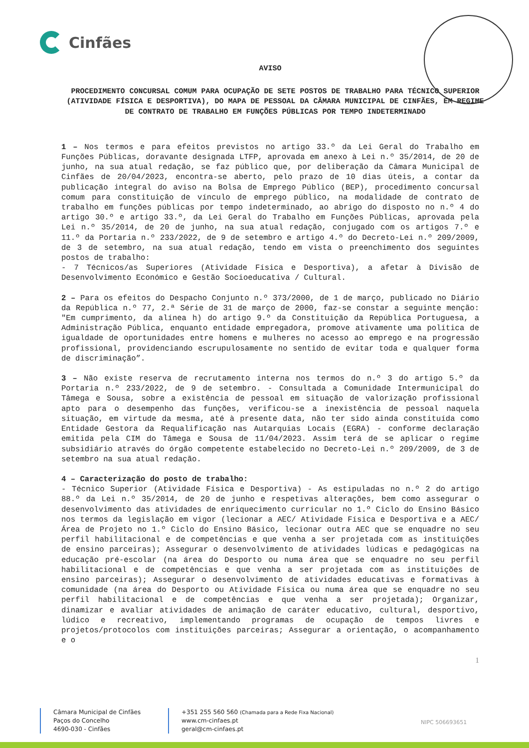Cinfães
AVISO
PROCEDIMENTO CONCURSAL COMUM PARA OCUPAÇÃO DE SETE POSTOS DE TRABALHO PARA TÉCNICO SUPERIOR (ATIVIDADE FÍSICA E DESPORTIVA), DO MAPA DE PESSOAL DA CÂMARA MUNICIPAL DE CINFÃES, EM REGIME DE CONTRATO DE TRABALHO EM FUNÇÕES PÚBLICAS POR TEMPO INDETERMINADO
1 – Nos termos e para efeitos previstos no artigo 33.º da Lei Geral do Trabalho em Funções Públicas, doravante designada LTFP, aprovada em anexo à Lei n.º 35/2014, de 20 de junho, na sua atual redação, se faz público que, por deliberação da Câmara Municipal de Cinfães de 20/04/2023, encontra-se aberto, pelo prazo de 10 dias úteis, a contar da publicação integral do aviso na Bolsa de Emprego Público (BEP), procedimento concursal comum para constituição de vínculo de emprego público, na modalidade de contrato de trabalho em funções públicas por tempo indeterminado, ao abrigo do disposto no n.º 4 do artigo 30.º e artigo 33.º, da Lei Geral do Trabalho em Funções Públicas, aprovada pela Lei n.º 35/2014, de 20 de junho, na sua atual redação, conjugado com os artigos 7.º e 11.º da Portaria n.º 233/2022, de 9 de setembro e artigo 4.º do Decreto-Lei n.º 209/2009, de 3 de setembro, na sua atual redação, tendo em vista o preenchimento dos seguintes postos de trabalho:
- 7 Técnicos/as Superiores (Atividade Física e Desportiva), a afetar à Divisão de Desenvolvimento Económico e Gestão Socioeducativa / Cultural.
2 – Para os efeitos do Despacho Conjunto n.º 373/2000, de 1 de março, publicado no Diário da República n.º 77, 2.ª Série de 31 de março de 2000, faz-se constar a seguinte menção: "Em cumprimento, da alínea h) do artigo 9.º da Constituição da República Portuguesa, a Administração Pública, enquanto entidade empregadora, promove ativamente uma política de igualdade de oportunidades entre homens e mulheres no acesso ao emprego e na progressão profissional, providenciando escrupulosamente no sentido de evitar toda e qualquer forma de discriminação”.
3 – Não existe reserva de recrutamento interna nos termos do n.º 3 do artigo 5.º da Portaria n.º 233/2022, de 9 de setembro. - Consultada a Comunidade Intermunicipal do Tâmega e Sousa, sobre a existência de pessoal em situação de valorização profissional apto para o desempenho das funções, verificou-se a inexistência de pessoal naquela situação, em virtude da mesma, até à presente data, não ter sido ainda constituída como Entidade Gestora da Requalificação nas Autarquias Locais (EGRA) - conforme declaração emitida pela CIM do Tâmega e Sousa de 11/04/2023. Assim terá de se aplicar o regime subsidiário através do órgão competente estabelecido no Decreto-Lei n.º 209/2009, de 3 de setembro na sua atual redação.
4 – Caracterização do posto de trabalho:
- Técnico Superior (Atividade Física e Desportiva) - As estipuladas no n.º 2 do artigo 88.º da Lei n.º 35/2014, de 20 de junho e respetivas alterações, bem como assegurar o desenvolvimento das atividades de enriquecimento curricular no 1.º Ciclo do Ensino Básico nos termos da legislação em vigor (lecionar a AEC/ Atividade Física e Desportiva e a AEC/Área de Projeto no 1.º Ciclo do Ensino Básico, lecionar outra AEC que se enquadre no seu perfil habilitacional e de competências e que venha a ser projetada com as instituições de ensino parceiras); Assegurar o desenvolvimento de atividades lúdicas e pedagógicas na educação pré-escolar (na área do Desporto ou numa área que se enquadre no seu perfil habilitacional e de competências e que venha a ser projetada com as instituições de ensino parceiras); Assegurar o desenvolvimento de atividades educativas e formativas à comunidade (na área do Desporto ou Atividade Física ou numa área que se enquadre no seu perfil habilitacional e de competências e que venha a ser projetada); Organizar, dinamizar e avaliar atividades de animação de caráter educativo, cultural, desportivo, lúdico e recreativo, implementando programas de ocupação de tempos livres e projetos/protocolos com instituições parceiras; Assegurar a orientação, o acompanhamento e o
1
Câmara Municipal de Cinfães
Paços do Concelho
4690-030 - Cinfães
+351 255 560 560 (Chamada para a Rede Fixa Nacional)
www.cm-cinfaes.pt
geral@cm-cinfaes.pt
NIPC 506693651